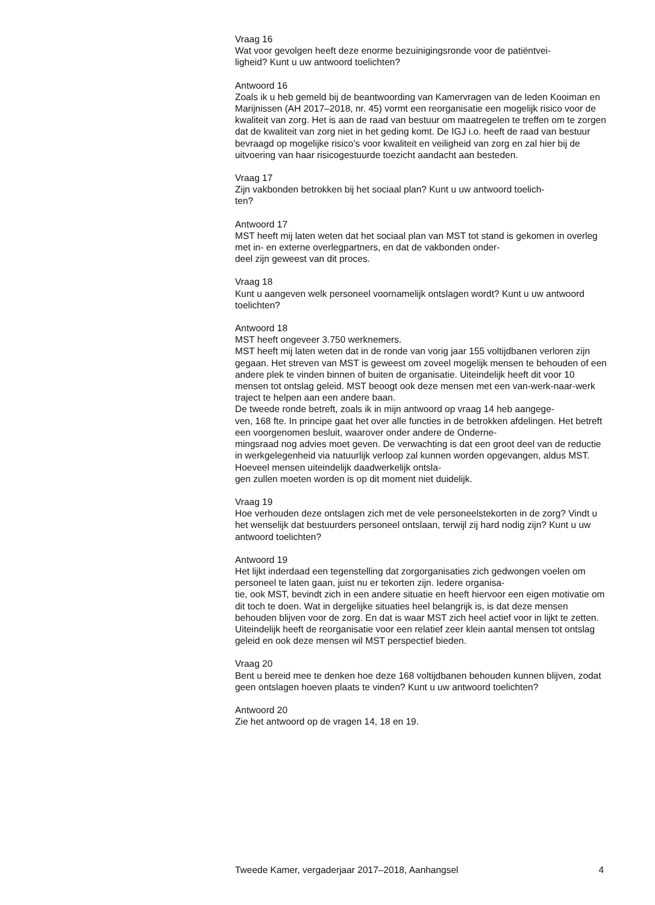Vraag 16
Wat voor gevolgen heeft deze enorme bezuinigingsronde voor de patiëntvei-
ligheid? Kunt u uw antwoord toelichten?
Antwoord 16
Zoals ik u heb gemeld bij de beantwoording van Kamervragen van de leden Kooiman en Marijnissen (AH 2017–2018, nr. 45) vormt een reorganisatie een mogelijk risico voor de kwaliteit van zorg. Het is aan de raad van bestuur om maatregelen te treffen om te zorgen dat de kwaliteit van zorg niet in het geding komt. De IGJ i.o. heeft de raad van bestuur bevraagd op mogelijke risico’s voor kwaliteit en veiligheid van zorg en zal hier bij de uitvoering van haar risicogestuurde toezicht aandacht aan besteden.
Vraag 17
Zijn vakbonden betrokken bij het sociaal plan? Kunt u uw antwoord toelich-
ten?
Antwoord 17
MST heeft mij laten weten dat het sociaal plan van MST tot stand is gekomen in overleg met in- en externe overlegpartners, en dat de vakbonden onder-
deel zijn geweest van dit proces.
Vraag 18
Kunt u aangeven welk personeel voornamelijk ontslagen wordt? Kunt u uw antwoord toelichten?
Antwoord 18
MST heeft ongeveer 3.750 werknemers.
MST heeft mij laten weten dat in de ronde van vorig jaar 155 voltijdbanen verloren zijn gegaan. Het streven van MST is geweest om zoveel mogelijk mensen te behouden of een andere plek te vinden binnen of buiten de organisatie. Uiteindelijk heeft dit voor 10 mensen tot ontslag geleid. MST beoogt ook deze mensen met een van-werk-naar-werk traject te helpen aan een andere baan.
De tweede ronde betreft, zoals ik in mijn antwoord op vraag 14 heb aangege-
ven, 168 fte. In principe gaat het over alle functies in de betrokken afdelingen. Het betreft een voorgenomen besluit, waarover onder andere de Onderne-
mingsraad nog advies moet geven. De verwachting is dat een groot deel van de reductie in werkgelegenheid via natuurlijk verloop zal kunnen worden opgevangen, aldus MST. Hoeveel mensen uiteindelijk daadwerkelijk ontsla-
gen zullen moeten worden is op dit moment niet duidelijk.
Vraag 19
Hoe verhouden deze ontslagen zich met de vele personeelstekorten in de zorg? Vindt u het wenselijk dat bestuurders personeel ontslaan, terwijl zij hard nodig zijn? Kunt u uw antwoord toelichten?
Antwoord 19
Het lijkt inderdaad een tegenstelling dat zorgorganisaties zich gedwongen voelen om personeel te laten gaan, juist nu er tekorten zijn. Iedere organisa-
tie, ook MST, bevindt zich in een andere situatie en heeft hiervoor een eigen motivatie om dit toch te doen. Wat in dergelijke situaties heel belangrijk is, is dat deze mensen behouden blijven voor de zorg. En dat is waar MST zich heel actief voor in lijkt te zetten. Uiteindelijk heeft de reorganisatie voor een relatief zeer klein aantal mensen tot ontslag geleid en ook deze mensen wil MST perspectief bieden.
Vraag 20
Bent u bereid mee te denken hoe deze 168 voltijdbanen behouden kunnen blijven, zodat geen ontslagen hoeven plaats te vinden? Kunt u uw antwoord toelichten?
Antwoord 20
Zie het antwoord op de vragen 14, 18 en 19.
Tweede Kamer, vergaderjaar 2017–2018, Aanhangsel 4